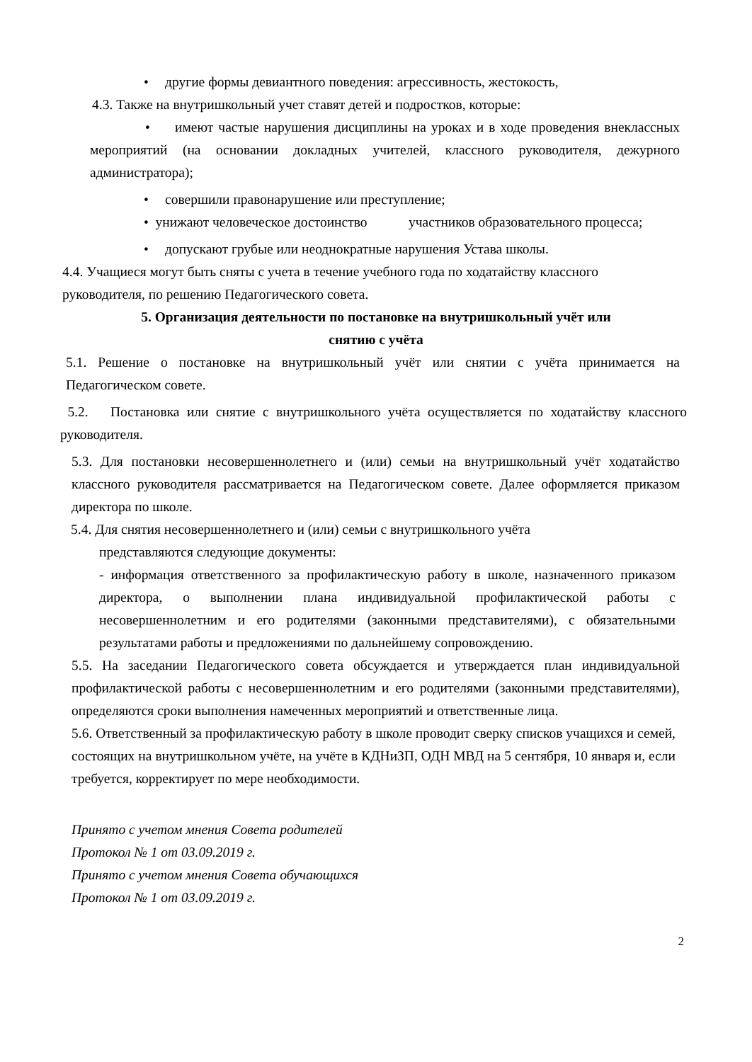• другие формы девиантного поведения: агрессивность, жестокость,
4.3. Также на внутришкольный учет ставят детей и подростков, которые:
• имеют частые нарушения дисциплины на уроках и в ходе проведения внеклассных мероприятий (на основании докладных учителей, классного руководителя, дежурного администратора);
• совершили правонарушение или преступление;
• унижают человеческое достоинство участников образовательного процесса;
• допускают грубые или неоднократные нарушения Устава школы.
4.4. Учащиеся могут быть сняты с учета в течение учебного года по ходатайству классного руководителя, по решению Педагогического совета.
5. Организация деятельности по постановке на внутришкольный учёт или снятию с учёта
5.1. Решение о постановке на внутришкольный учёт или снятии с учёта принимается на Педагогическом совете.
5.2. Постановка или снятие с внутришкольного учёта осуществляется по ходатайству классного руководителя.
5.3. Для постановки несовершеннолетнего и (или) семьи на внутришкольный учёт ходатайство классного руководителя рассматривается на Педагогическом совете. Далее оформляется приказом директора по школе.
5.4. Для снятия несовершеннолетнего и (или) семьи с внутришкольного учёта
представляются следующие документы:
- информация ответственного за профилактическую работу в школе, назначенного приказом директора, о выполнении плана индивидуальной профилактической работы с несовершеннолетним и его родителями (законными представителями), с обязательными результатами работы и предложениями по дальнейшему сопровождению.
5.5. На заседании Педагогического совета обсуждается и утверждается план индивидуальной профилактической работы с несовершеннолетним и его родителями (законными представителями), определяются сроки выполнения намеченных мероприятий и ответственные лица.
5.6. Ответственный за профилактическую работу в школе проводит сверку списков учащихся и семей, состоящих на внутришкольном учёте, на учёте в КДНиЗП, ОДН МВД на 5 сентября, 10 января и, если требуется, корректирует по мере необходимости.
Принято с учетом мнения Совета родителей
Протокол № 1 от 03.09.2019 г.
Принято с учетом мнения Совета обучающихся
Протокол № 1 от 03.09.2019 г.
2